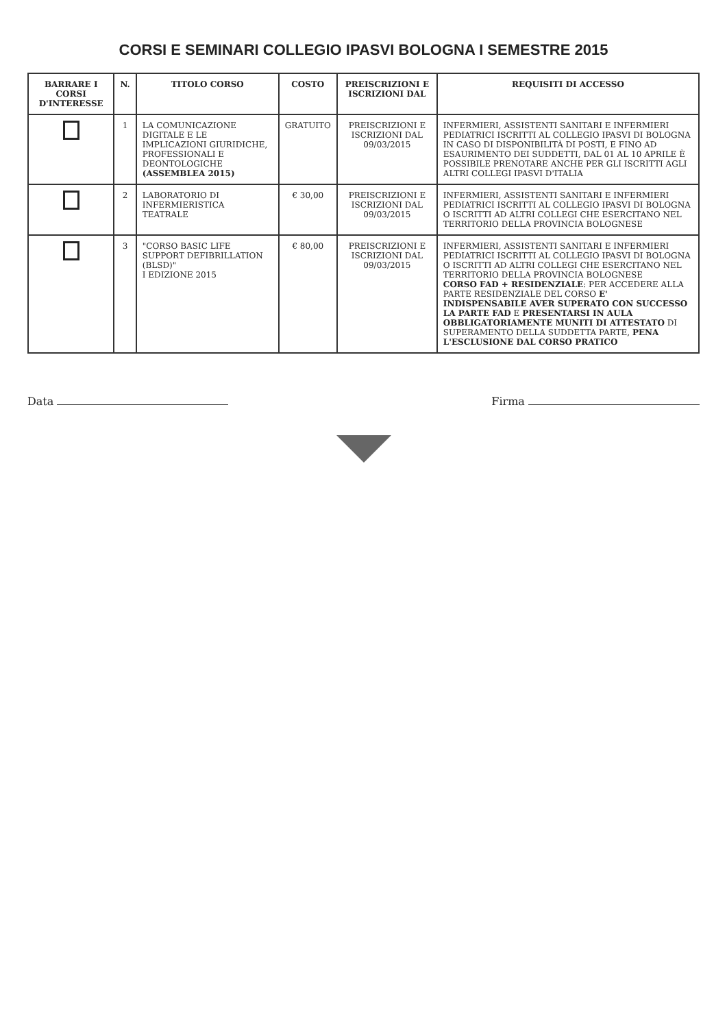CORSI E SEMINARI COLLEGIO IPASVI BOLOGNA I SEMESTRE 2015
| BARRARE I CORSI D'INTERESSE | N. | TITOLO CORSO | COSTO | PREISCRIZIONI E ISCRIZIONI DAL | REQUISITI DI ACCESSO |
| --- | --- | --- | --- | --- | --- |
| | 1 | LA COMUNICAZIONE DIGITALE E LE IMPLICAZIONI GIURIDICHE, PROFESSIONALI E DEONTOLOGICHE (ASSEMBLEA 2015) | GRATUITO | PREISCRIZIONI E ISCRIZIONI DAL 09/03/2015 | INFERMIERI, ASSISTENTI SANITARI E INFERMIERI PEDIATRICI ISCRITTI AL COLLEGIO IPASVI DI BOLOGNA IN CASO DI DISPONIBILITÀ DI POSTI, E FINO AD ESAURIMENTO DEI SUDDETTI, DAL 01 AL 10 APRILE È POSSIBILE PRENOTARE ANCHE PER GLI ISCRITTI AGLI ALTRI COLLEGI IPASVI D'ITALIA |
| | 2 | LABORATORIO DI INFERMIERISTICA TEATRALE | € 30,00 | PREISCRIZIONI E ISCRIZIONI DAL 09/03/2015 | INFERMIERI, ASSISTENTI SANITARI E INFERMIERI PEDIATRICI ISCRITTI AL COLLEGIO IPASVI DI BOLOGNA O ISCRITTI AD ALTRI COLLEGI CHE ESERCITANO NEL TERRITORIO DELLA PROVINCIA BOLOGNESE |
| | 3 | "CORSO BASIC LIFE SUPPORT DEFIBRILLATION (BLSD)" I EDIZIONE 2015 | € 80,00 | PREISCRIZIONI E ISCRIZIONI DAL 09/03/2015 | INFERMIERI, ASSISTENTI SANITARI E INFERMIERI PEDIATRICI ISCRITTI AL COLLEGIO IPASVI DI BOLOGNA O ISCRITTI AD ALTRI COLLEGI CHE ESERCITANO NEL TERRITORIO DELLA PROVINCIA BOLOGNESE CORSO FAD + RESIDENZIALE : PER ACCEDERE ALLA PARTE RESIDENZIALE DEL CORSO E' INDISPENSABILE AVER SUPERATO CON SUCCESSO LA PARTE FAD E PRESENTARSI IN AULA OBBLIGATORIAMENTE MUNITI DI ATTESTATO DI SUPERAMENTO DELLA SUDDETTA PARTE, PENA L'ESCLUSIONE DAL CORSO PRATICO |
Data Firma